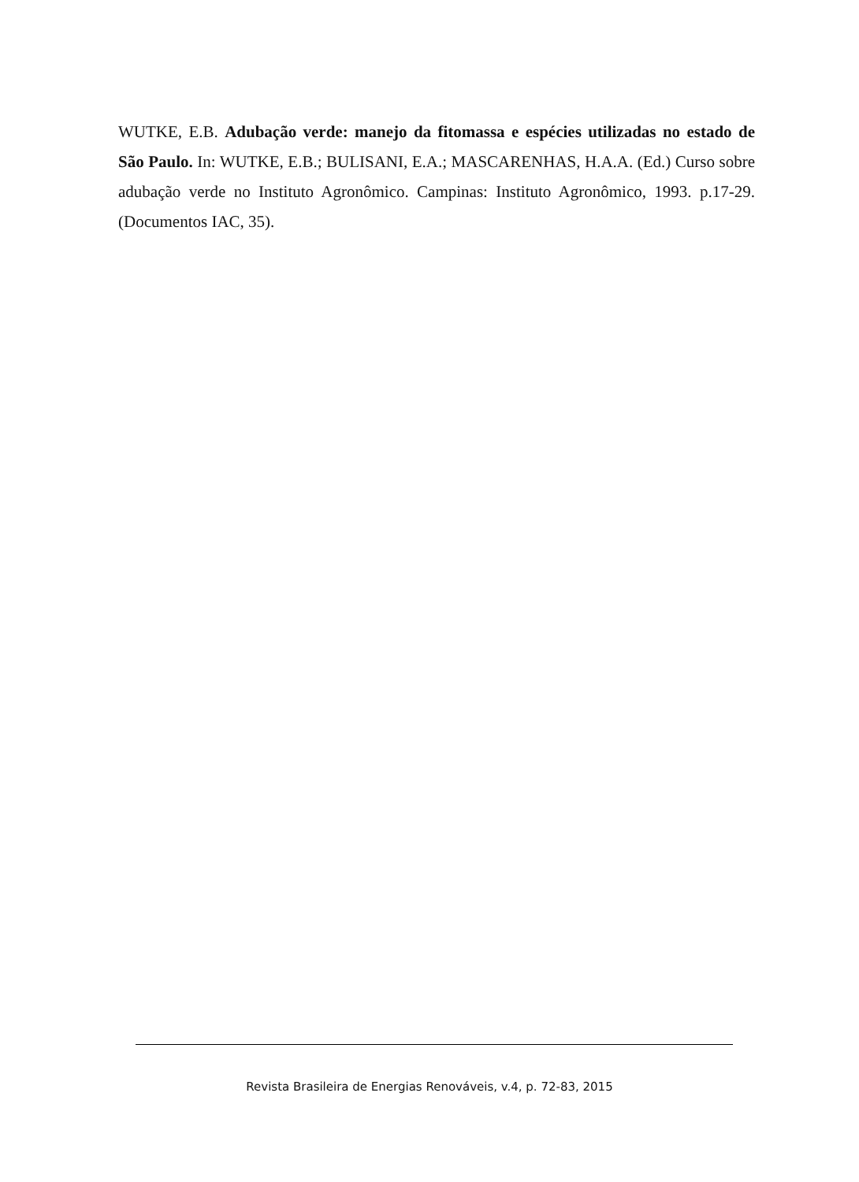WUTKE, E.B. Adubação verde: manejo da fitomassa e espécies utilizadas no estado de São Paulo. In: WUTKE, E.B.; BULISANI, E.A.; MASCARENHAS, H.A.A. (Ed.) Curso sobre adubação verde no Instituto Agronômico. Campinas: Instituto Agronômico, 1993. p.17-29.(Documentos IAC, 35).
Revista Brasileira de Energias Renováveis, v.4, p. 72-83, 2015